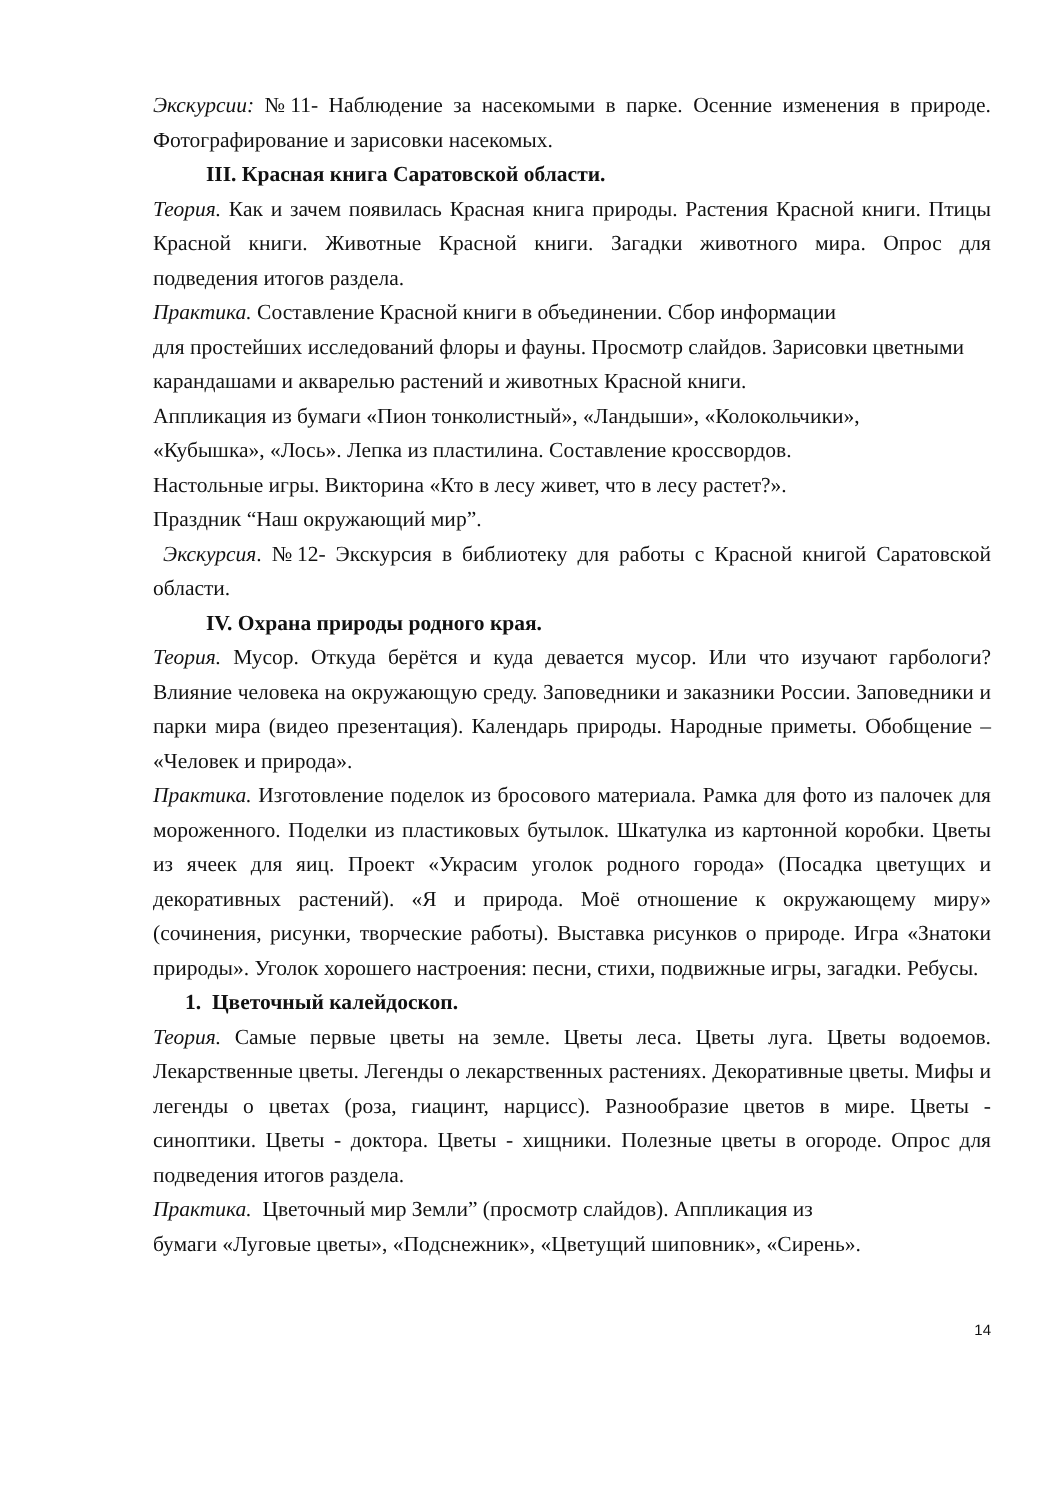Экскурсии: №11- Наблюдение за насекомыми в парке. Осенние изменения в природе. Фотографирование и зарисовки насекомых.
III. Красная книга Саратовской области.
Теория. Как и зачем появилась Красная книга природы. Растения Красной книги. Птицы Красной книги. Животные Красной книги. Загадки животного мира. Опрос для подведения итогов раздела.
Практика. Составление Красной книги в объединении. Сбор информации
для простейших исследований флоры и фауны. Просмотр слайдов. Зарисовки цветными карандашами и акварелью растений и животных Красной книги.
Аппликация из бумаги «Пион тонколистный», «Ландыши», «Колокольчики»,
«Кубышка», «Лось». Лепка из пластилина. Составление кроссвордов.
Настольные игры. Викторина «Кто в лесу живет, что в лесу растет?».
Праздник “Наш окружающий мир”.
Экскурсия. №12- Экскурсия в библиотеку для работы с Красной книгой Саратовской области.
IV. Охрана природы родного края.
Теория. Мусор. Откуда берётся и куда девается мусор. Или что изучают гарбологи? Влияние человека на окружающую среду. Заповедники и заказники России. Заповедники и парки мира (видео презентация). Календарь природы. Народные приметы. Обобщение – «Человек и природа».
Практика. Изготовление поделок из бросового материала. Рамка для фото из палочек для мороженного. Поделки из пластиковых бутылок. Шкатулка из картонной коробки. Цветы из ячеек для яиц. Проект «Украсим уголок родного города» (Посадка цветущих и декоративных растений). «Я и природа. Моё отношение к окружающему миру» (сочинения, рисунки, творческие работы). Выставка рисунков о природе. Игра «Знатоки природы». Уголок хорошего настроения: песни, стихи, подвижные игры, загадки. Ребусы.
1. Цветочный калейдоскоп.
Теория. Самые первые цветы на земле. Цветы леса. Цветы луга. Цветы водоемов. Лекарственные цветы. Легенды о лекарственных растениях. Декоративные цветы. Мифы и легенды о цветах (роза, гиацинт, нарцисс). Разнообразие цветов в мире. Цветы - синоптики. Цветы - доктора. Цветы - хищники. Полезные цветы в огороде. Опрос для подведения итогов раздела.
Практика. Цветочный мир Земли” (просмотр слайдов). Аппликация из
бумаги «Луговые цветы», «Подснежник», «Цветущий шиповник», «Сирень».
14